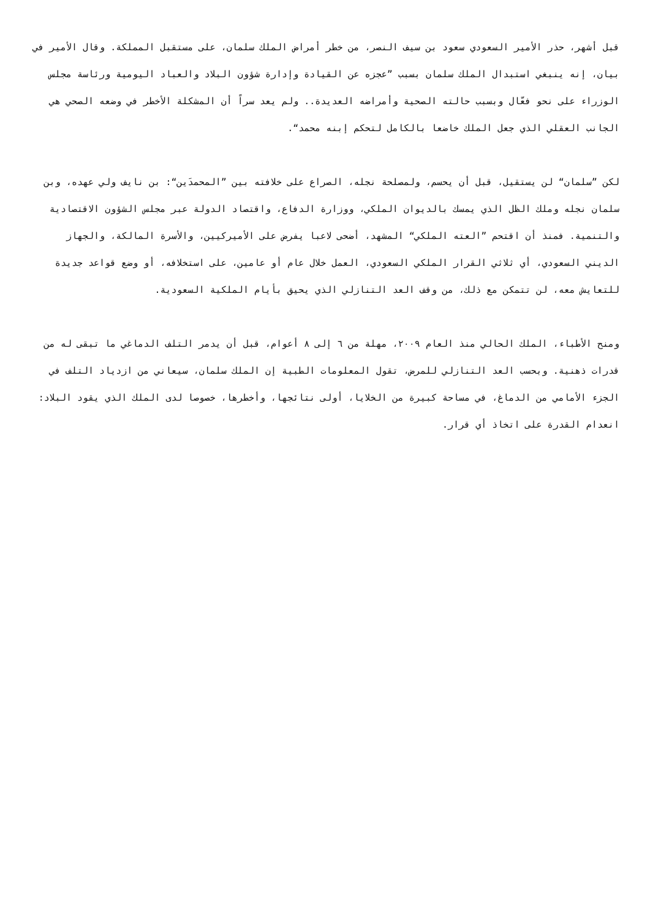قبل أشهر، حذر الأمير السعودي سعود بن سيف النصر، من خطر أمراض الملك سلمان، على مستقبل المملكة. وقال الأمير في بيان، إنه ينبغي استبدال الملك سلمان بسبب ”عجزه عن القيادة وإدارة شؤون البلاد والعباد اليومية ورئاسة مجلس الوزراء على نحو فعّال وبسبب حالته الصحية وأمراضه العديدة.. ولم يعد سراً أن المشكلة الأخطر في وضعه الصحي هي الجانب العقلي الذي جعل الملك خاضعا بالكامل لتحكم إبنه محمد“.
لكن ”سلمان“ لن يستقيل، قبل أن يحسم، ولمصلحة نجله، الصراع على خلافته بين ”المحمدَين“: بن نايف ولي عهده، وبن سلمان نجله وملك الظل الذي يمسك بالديوان الملكي، ووزارة الدفاع، واقتصاد الدولة عبر مجلس الشؤون الاقتصادية والتنمية. فمنذ أن اقتحم ”العته الملكي“ المشهد، أضحى لاعبا يفرض على الأميركيين، والأسرة المالكة، والجهاز الديني السعودي، أي ثلاثي القرار الملكي السعودي، العمل خلال عام أو عامين، على استخلافه، أو وضع قواعد جديدة للتعايش معه، لن تتمكن مع ذلك، من وقف العد التنازلي الذي يحيق بأيام الملكية السعودية.
ومنح الأطباء، الملك الحالي منذ العام ٢٠٠٩، مهلة من ٦ إلى ٨ أعوام، قبل أن يدمر التلف الدماغي ما تبقى له من قدرات ذهنية. وبحسب العد التنازلي للمرض، تقول المعلومات الطبية إن الملك سلمان، سيعاني من ازدياد التلف في الجزء الأمامي من الدماغ، في مساحة كبيرة من الخلايا، أولى نتائجها، وأخطرها، خصوصا لدى الملك الذي يقود البلاد: انعدام القدرة على اتخاذ أي قرار.